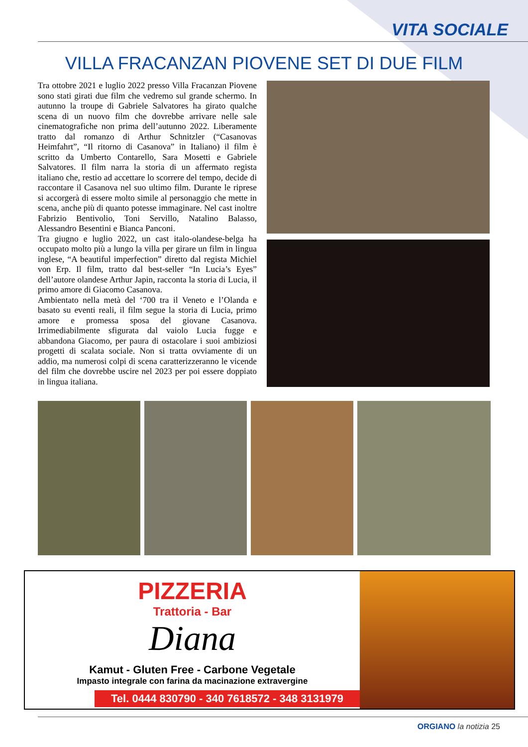VITA SOCIALE
VILLA FRACANZAN PIOVENE SET DI DUE FILM
Tra ottobre 2021 e luglio 2022 presso Villa Fracanzan Piovene sono stati girati due film che vedremo sul grande schermo. In autunno la troupe di Gabriele Salvatores ha girato qualche scena di un nuovo film che dovrebbe arrivare nelle sale cinematografiche non prima dell’autunno 2022. Liberamente tratto dal romanzo di Arthur Schnitzler (“Casanovas Heimfahrt”, “Il ritorno di Casanova” in Italiano) il film è scritto da Umberto Contarello, Sara Mosetti e Gabriele Salvatores. Il film narra la storia di un affermato regista italiano che, restio ad accettare lo scorrere del tempo, decide di raccontare il Casanova nel suo ultimo film. Durante le riprese si accorgerà di essere molto simile al personaggio che mette in scena, anche più di quanto potesse immaginare. Nel cast inoltre Fabrizio Bentivolio, Toni Servillo, Natalino Balasso, Alessandro Besentini e Bianca Panconi.
Tra giugno e luglio 2022, un cast italo-olandese-belga ha occupato molto più a lungo la villa per girare un film in lingua inglese, “A beautiful imperfection” diretto dal regista Michiel von Erp. Il film, tratto dal best-seller “In Lucia’s Eyes” dell’autore olandese Arthur Japin, racconta la storia di Lucia, il primo amore di Giacomo Casanova.
Ambientato nella metà del ‘700 tra il Veneto e l’Olanda e basato su eventi reali, il film segue la storia di Lucia, primo amore e promessa sposa del giovane Casanova. Irrimediabilmente sfigurata dal vaiolo Lucia fugge e abbandona Giacomo, per paura di ostacolare i suoi ambiziosi progetti di scalata sociale. Non si tratta ovviamente di un addio, ma numerosi colpi di scena caratterizzeranno le vicende del film che dovrebbe uscire nel 2023 per poi essere doppiato in lingua italiana.
PIZZERIA
Trattoria - Bar
Diana
Kamut - Gluten Free - Carbone Vegetale
Impasto integrale con farina da macinazione extravergine
Tel. 0444 830790 - 340 7618572 - 348 3131979
ORGIANO la notizia 25